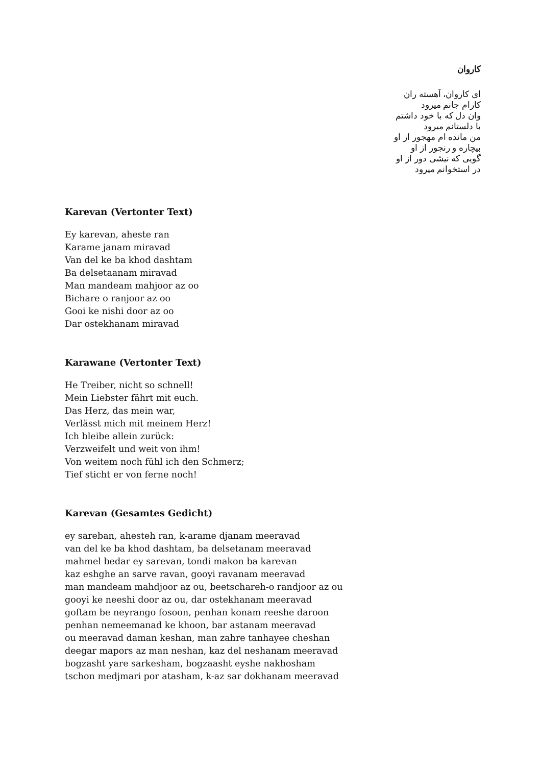کاروان
ای کاروان، آهسته ران
کارام جانم میرود
وان دل که با خود داشتم
با دلستانم میرود
من مانده ام مهجور از او
بیچاره و رنجور از او
گویی که نیشی دور از او
در استخوانم میرود
Karevan (Vertonter Text)
Ey karevan, aheste ran
Karame janam miravad
Van del ke ba khod dashtam
Ba delsetaanam miravad
Man mandeam mahjoor az oo
Bichare o ranjoor az oo
Gooi ke nishi door az oo
Dar ostekhanam miravad
Karawane (Vertonter Text)
He Treiber, nicht so schnell!
Mein Liebster fährt mit euch.
Das Herz, das mein war,
Verlässt mich mit meinem Herz!
Ich bleibe allein zurück:
Verzweifelt und weit von ihm!
Von weitem noch fühl ich den Schmerz;
Tief sticht er von ferne noch!
Karevan (Gesamtes Gedicht)
ey sareban, ahesteh ran, k-arame djanam meeravad
van del ke ba khod dashtam, ba delsetanam meeravad
mahmel bedar ey sarevan, tondi makon ba karevan
kaz eshghe an sarve ravan, gooyi ravanam meeravad
man mandeam mahdjoor az ou, beetschareh-o randjoor az ou
gooyi ke neeshi door az ou, dar ostekhanam meeravad
goftam be neyrango fosoon, penhan konam reeshe daroon
penhan nemeemanad ke khoon, bar astanam meeravad
ou meeravad daman keshan, man zahre tanhayee cheshan
deegar mapors az man neshan, kaz del neshanam meeravad
bogzasht yare sarkesham, bogzaasht eyshe nakhosham
tschon medjmari por atasham, k-az sar dokhanam meeravad